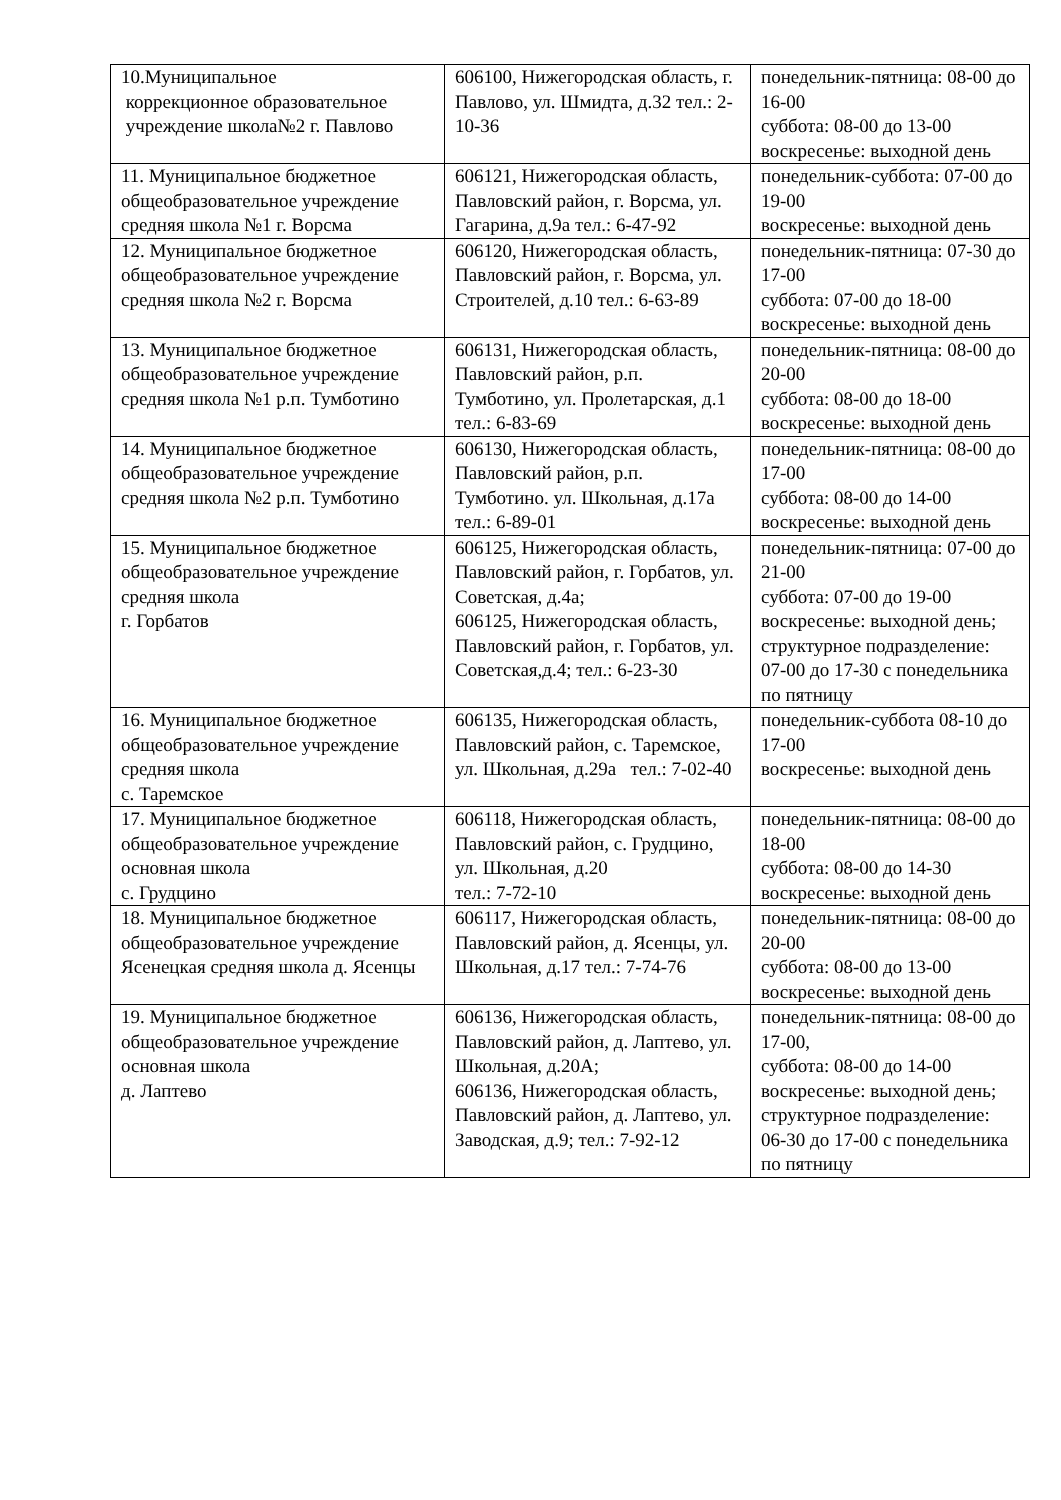| 10.Муниципальное коррекционное образовательное учреждение школа№2 г. Павлово | 606100, Нижегородская область, г. Павлово, ул. Шмидта, д.32 тел.: 2-10-36 | понедельник-пятница: 08-00 до 16-00 суббота: 08-00 до 13-00 воскресенье: выходной день |
| 11. Муниципальное бюджетное общеобразовательное учреждение средняя школа №1 г. Ворсма | 606121, Нижегородская область, Павловский район, г. Ворсма, ул. Гагарина, д.9а тел.: 6-47-92 | понедельник-суббота: 07-00 до 19-00 воскресенье: выходной день |
| 12. Муниципальное бюджетное общеобразовательное учреждение средняя школа №2 г. Ворсма | 606120, Нижегородская область, Павловский район, г. Ворсма, ул. Строителей, д.10 тел.: 6-63-89 | понедельник-пятница: 07-30 до 17-00 суббота: 07-00 до 18-00 воскресенье: выходной день |
| 13. Муниципальное бюджетное общеобразовательное учреждение средняя школа №1 р.п. Тумботино | 606131, Нижегородская область, Павловский район, р.п. Тумботино, ул. Пролетарская, д.1 тел.: 6-83-69 | понедельник-пятница: 08-00 до 20-00 суббота: 08-00 до 18-00 воскресенье: выходной день |
| 14. Муниципальное бюджетное общеобразовательное учреждение средняя школа №2 р.п. Тумботино | 606130, Нижегородская область, Павловский район, р.п. Тумботино. ул. Школьная, д.17а тел.: 6-89-01 | понедельник-пятница: 08-00 до 17-00 суббота: 08-00 до 14-00 воскресенье: выходной день |
| 15. Муниципальное бюджетное общеобразовательное учреждение средняя школа г. Горбатов | 606125, Нижегородская область, Павловский район, г. Горбатов, ул. Советская, д.4а; 606125, Нижегородская область, Павловский район, г. Горбатов, ул. Советская,д.4; тел.: 6-23-30 | понедельник-пятница: 07-00 до 21-00 суббота: 07-00 до 19-00 воскресенье: выходной день; структурное подразделение: 07-00 до 17-30 с понедельника по пятницу |
| 16. Муниципальное бюджетное общеобразовательное учреждение средняя школа с. Таремское | 606135, Нижегородская область, Павловский район, с. Таремское, ул. Школьная, д.29а тел.: 7-02-40 | понедельник-суббота 08-10 до 17-00 воскресенье: выходной день |
| 17. Муниципальное бюджетное общеобразовательное учреждение основная школа с. Грудцино | 606118, Нижегородская область, Павловский район, с. Грудцино, ул. Школьная, д.20 тел.: 7-72-10 | понедельник-пятница: 08-00 до 18-00 суббота: 08-00 до 14-30 воскресенье: выходной день |
| 18. Муниципальное бюджетное общеобразовательное учреждение Ясенецкая средняя школа д. Ясенцы | 606117, Нижегородская область, Павловский район, д. Ясенцы, ул. Школьная, д.17 тел.: 7-74-76 | понедельник-пятница: 08-00 до 20-00 суббота: 08-00 до 13-00 воскресенье: выходной день |
| 19. Муниципальное бюджетное общеобразовательное учреждение основная школа д. Лаптево | 606136, Нижегородская область, Павловский район, д. Лаптево, ул. Школьная, д.20А; 606136, Нижегородская область, Павловский район, д. Лаптево, ул. Заводская, д.9; тел.: 7-92-12 | понедельник-пятница: 08-00 до 17-00, суббота: 08-00 до 14-00 воскресенье: выходной день; структурное подразделение: 06-30 до 17-00 с понедельника по пятницу |